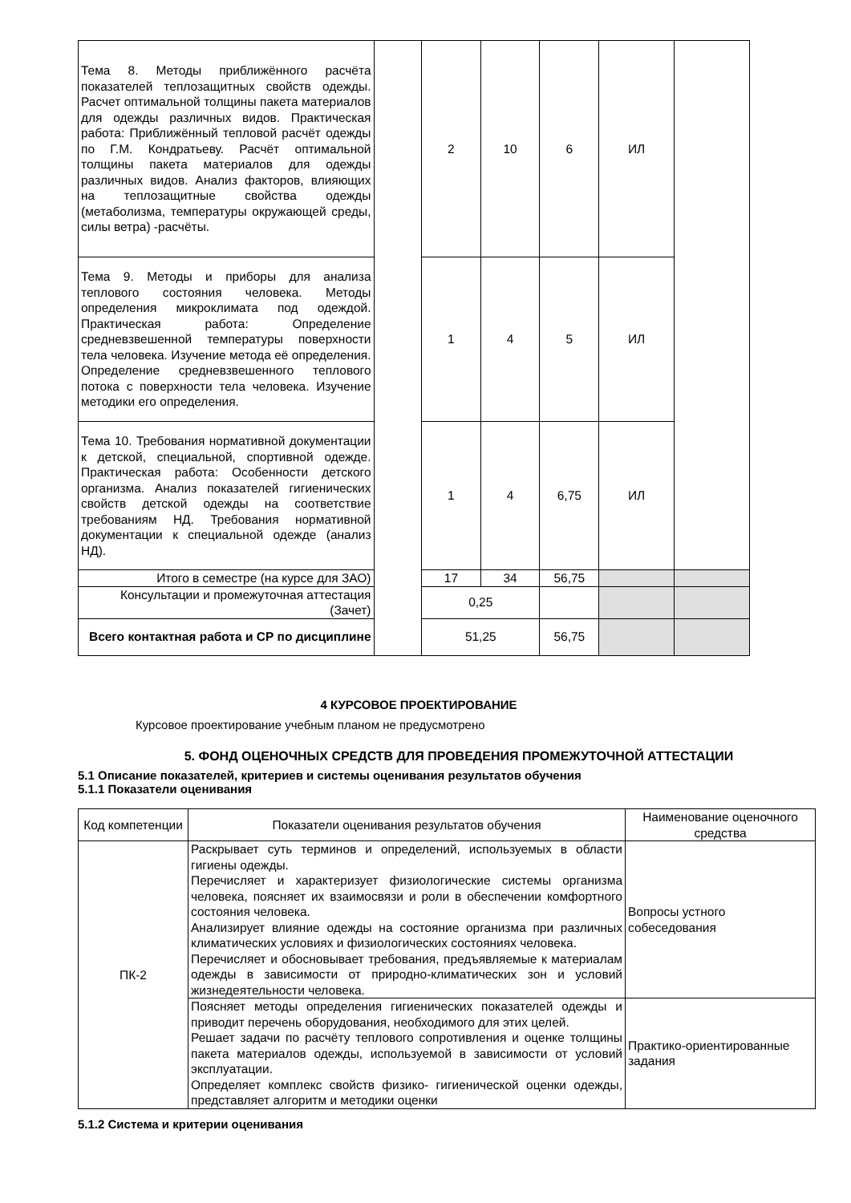| Тема 8. Методы приближённого расчёта показателей теплозащитных свойств одежды. Расчет оптимальной толщины пакета материалов для одежды различных видов. Практическая работа: Приближённый тепловой расчёт одежды по Г.М. Кондратьеву. Расчёт оптимальной толщины пакета материалов для одежды различных видов. Анализ факторов, влияющих на теплозащитные свойства одежды (метаболизма, температуры окружающей среды, силы ветра) -расчёты. | | 2 | 10 | 6 | ИЛ | |
| Тема 9. Методы и приборы для анализа теплового состояния человека. Методы определения микроклимата под одеждой. Практическая работа: Определение средневзвешенной температуры поверхности тела человека. Изучение метода её определения. Определение средневзвешенного теплового потока с поверхности тела человека. Изучение методики его определения. | | 1 | 4 | 5 | ИЛ | |
| Тема 10. Требования нормативной документации к детской, специальной, спортивной одежде. Практическая работа: Особенности детского организма. Анализ показателей гигиенических свойств детской одежды на соответствие требованиям НД. Требования нормативной документации к специальной одежде (анализ НД). | | 1 | 4 | 6,75 | ИЛ | |
| Итого в семестре (на курсе для ЗАО) | | 17 | 34 | 56,75 | | |
| Консультации и промежуточная аттестация (Зачет) | | 0,25 | | | | |
| Всего контактная работа и СР по дисциплине | | 51,25 | | 56,75 | | |
4 КУРСОВОЕ ПРОЕКТИРОВАНИЕ
Курсовое проектирование учебным планом не предусмотрено
5. ФОНД ОЦЕНОЧНЫХ СРЕДСТВ ДЛЯ ПРОВЕДЕНИЯ ПРОМЕЖУТОЧНОЙ АТТЕСТАЦИИ
5.1 Описание показателей, критериев и системы оценивания результатов обучения
5.1.1 Показатели оценивания
| Код компетенции | Показатели оценивания результатов обучения | Наименование оценочного средства |
| --- | --- | --- |
| ПК-2 | Раскрывает суть терминов и определений, используемых в области гигиены одежды. Перечисляет и характеризует физиологические системы организма человека, поясняет их взаимосвязи и роли в обеспечении комфортного состояния человека. Анализирует влияние одежды на состояние организма при различных климатических условиях и физиологических состояниях человека. Перечисляет и обосновывает требования, предъявляемые к материалам одежды в зависимости от природно-климатических зон и условий жизнедеятельности человека. | Вопросы устного собеседования |
| | Поясняет методы определения гигиенических показателей одежды и приводит перечень оборудования, необходимого для этих целей. Решает задачи по расчёту теплового сопротивления и оценке толщины пакета материалов одежды, используемой в зависимости от условий эксплуатации. Определяет комплекс свойств физико- гигиенической оценки одежды, представляет алгоритм и методики оценки | Практико-ориентированные задания |
5.1.2 Система и критерии оценивания